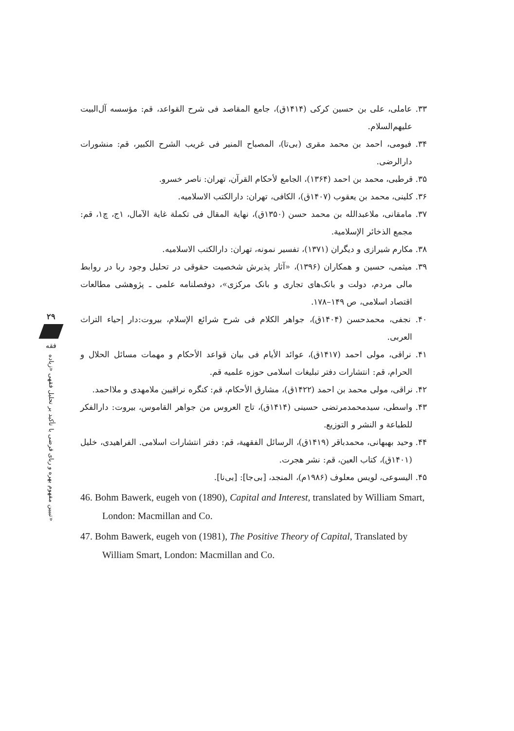۲۹
فقه
تبیین مفهوم بهره و ربای قرضی با تأکید بر تحلیل فقهی «زیاده»
۳۳. عاملی، علی بن حسین کرکی (۱۴۱۴ق)، جامع المقاصد فی شرح القواعد، قم: مؤسسه آل‌البیت علیهم‌السلام.
۳۴. فیومی، احمد بن محمد مقری (بی‌تا)، المصباح المنیر فی غریب الشرح الکبیر، قم: منشورات دارالرضی.
۳۵. قرطبی، محمد بن احمد (۱۳۶۴)، الجامع لأحکام القرآن، تهران: ناصر خسرو.
۳۶. کلینی، محمد بن یعقوب (۱۴۰۷ق)، الکافی، تهران: دارالکتب الاسلامیه.
۳۷. مامقانی، ملاعبدالله بن محمد حسن (۱۳۵۰ق)، نهایة المقال فی تکملة غایة الآمال، ۱ج، چ۱، قم: مجمع الذخائر الإسلامیة.
۳۸. مکارم شیرازی و دیگران (۱۳۷۱)، تفسیر نمونه، تهران: دارالکتب الاسلامیه.
۳۹. میثمی، حسین و همکاران (۱۳۹۶)، «آثار پذیرش شخصیت حقوقی در تحلیل وجود ربا در روابط مالی مردم، دولت و بانک‌های تجاری و بانک مرکزی»، دوفصلنامه علمی ـ پژوهشی مطالعات اقتصاد اسلامی، ص ۱۴۹–۱۷۸.
۴۰. نجفی، محمدحسن (۱۴۰۴ق)، جواهر الکلام فی شرح شرائع الإسلام، بیروت:دار إحیاء التراث العربی.
۴۱. نراقی، مولی احمد (۱۴۱۷ق)، عوائد الأیام فی بیان قواعد الأحکام و مهمات مسائل الحلال و الحرام، قم: انتشارات دفتر تبلیغات اسلامی حوزه علمیه قم.
۴۲. نراقی، مولی محمد بن احمد (۱۴۲۲ق)، مشارق الأحکام، قم: کنگره نراقیین ملامهدی و ملااحمد.
۴۳. واسطی، سیدمحمدمرتضی حسینی (۱۴۱۴ق)، تاج العروس من جواهر القاموس، بیروت: دارالفکر للطباعة و النشر و التوزیع.
۴۴. وحید بهبهانی، محمدباقر (۱۴۱۹ق)، الرسائل الفقهیة، قم: دفتر انتشارات اسلامی. الفراهیدی، خلیل (۱۴۰۱ق)، کتاب العین، قم: نشر هجرت.
۴۵. الیسوعی، لویس معلوف (۱۹۸۶م)، المنجد، [بی‌جا]: [بی‌نا].
46. Bohm Bawerk, eugeh von (1890), Capital and Interest, translated by William Smart, London: Macmillan and Co.
47. Bohm Bawerk, eugeh von (1981), The Positive Theory of Capital, Translated by William Smart, London: Macmillan and Co.